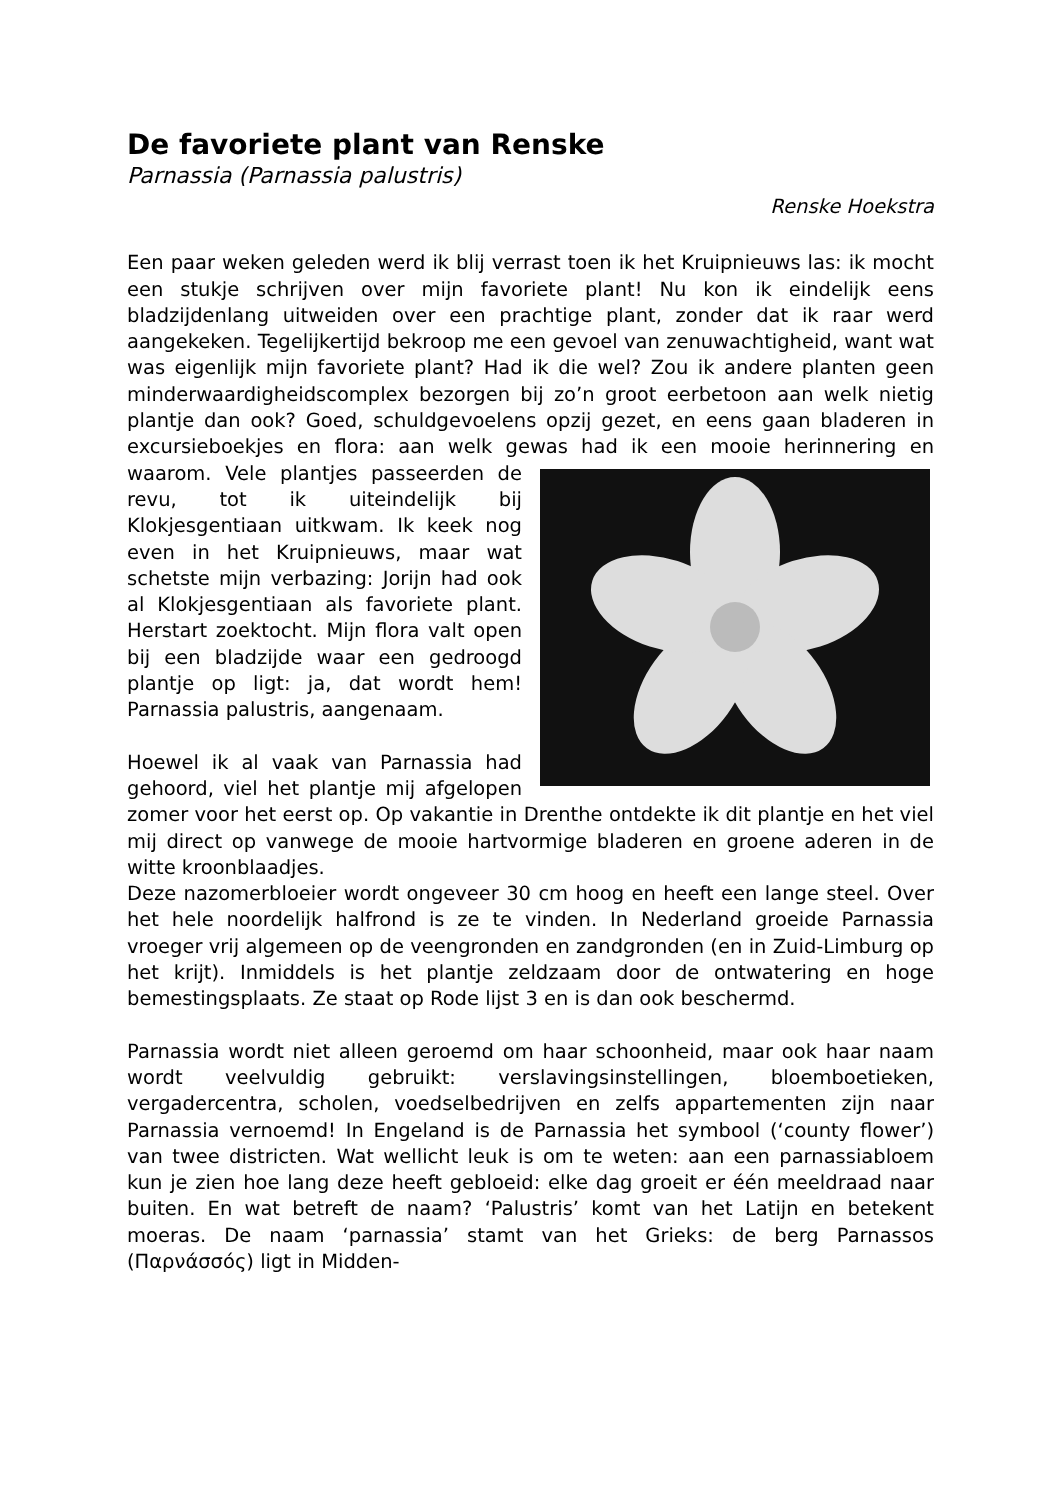De favoriete plant van Renske
Parnassia (Parnassia palustris)
Renske Hoekstra
Een paar weken geleden werd ik blij verrast toen ik het Kruipnieuws las: ik mocht een stukje schrijven over mijn favoriete plant! Nu kon ik eindelijk eens bladzijdenlang uitweiden over een prachtige plant, zonder dat ik raar werd aangekeken. Tegelijkertijd bekroop me een gevoel van zenuwachtigheid, want wat was eigenlijk mijn favoriete plant? Had ik die wel? Zou ik andere planten geen minderwaardigheidscomplex bezorgen bij zo’n groot eerbetoon aan welk nietig plantje dan ook? Goed, schuldgevoelens opzij gezet, en eens gaan bladeren in excursieboekjes en flora: aan welk gewas had ik een mooie herinnering en waarom. Vele plantjes passeerden de revu, tot ik uiteindelijk bij Klokjesgentiaan uitkwam. Ik keek nog even in het Kruipnieuws, maar wat schetste mijn verbazing: Jorijn had ook al Klokjesgentiaan als favoriete plant. Herstart zoektocht. Mijn flora valt open bij een bladzijde waar een gedroogd plantje op ligt: ja, dat wordt hem! Parnassia palustris, aangenaam.
Hoewel ik al vaak van Parnassia had gehoord, viel het plantje mij afgelopen zomer voor het eerst op. Op vakantie in Drenthe ontdekte ik dit plantje en het viel mij direct op vanwege de mooie hartvormige bladeren en groene aderen in de witte kroonblaadjes.
Deze nazomerbloeier wordt ongeveer 30 cm hoog en heeft een lange steel. Over het hele noordelijk halfrond is ze te vinden. In Nederland groeide Parnassia vroeger vrij algemeen op de veengronden en zandgronden (en in Zuid-Limburg op het krijt). Inmiddels is het plantje zeldzaam door de ontwatering en hoge bemestingsplaats. Ze staat op Rode lijst 3 en is dan ook beschermd.
Parnassia wordt niet alleen geroemd om haar schoonheid, maar ook haar naam wordt veelvuldig gebruikt: verslavingsinstellingen, bloemboetieken, vergadercentra, scholen, voedselbedrijven en zelfs appartementen zijn naar Parnassia vernoemd! In Engeland is de Parnassia het symbool (‘county flower’) van twee districten. Wat wellicht leuk is om te weten: aan een parnassiabloem kun je zien hoe lang deze heeft gebloeid: elke dag groeit er één meeldraad naar buiten. En wat betreft de naam? ‘Palustris’ komt van het Latijn en betekent moeras. De naam ‘parnassia’ stamt van het Grieks: de berg Parnassos (Παρνάσσός) ligt in Midden-